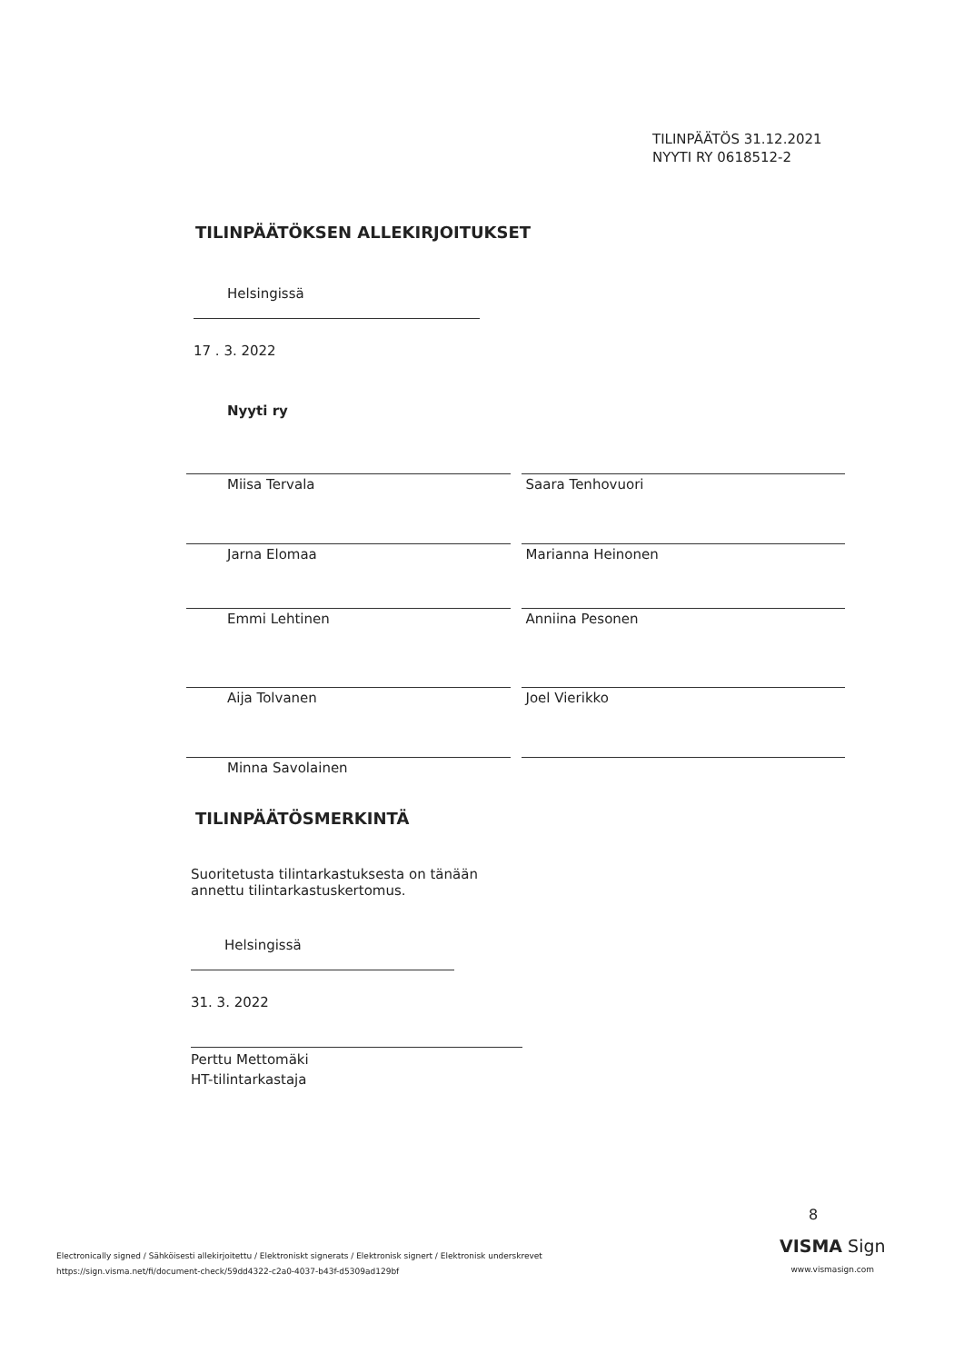TILINPÄÄTÖS 31.12.2021
NYYTI RY 0618512-2
TILINPÄÄTÖKSEN ALLEKIRJOITUKSET
Helsingissä
17 . 3. 2022
Nyyti ry
Miisa Tervala Saara Tenhovuori
Jarna Elomaa Marianna Heinonen
Emmi Lehtinen Anniina Pesonen
Aija Tolvanen Joel Vierikko
Minna Savolainen
TILINPÄÄTÖSMERKINTÄ
Suoritetusta tilintarkastuksesta on tänään
annettu tilintarkastuskertomus.
Helsingissä
31. 3. 2022
Perttu Mettomäki
HT-tilintarkastaja
8
Electronically signed / Sähköisesti allekirjoitettu / Elektroniskt signerats / Elektronisk signert / Elektronisk underskrevet
https://sign.visma.net/fi/document-check/59dd4322-c2a0-4037-b43f-d5309ad129bf
VISMA Sign
www.vismasign.com